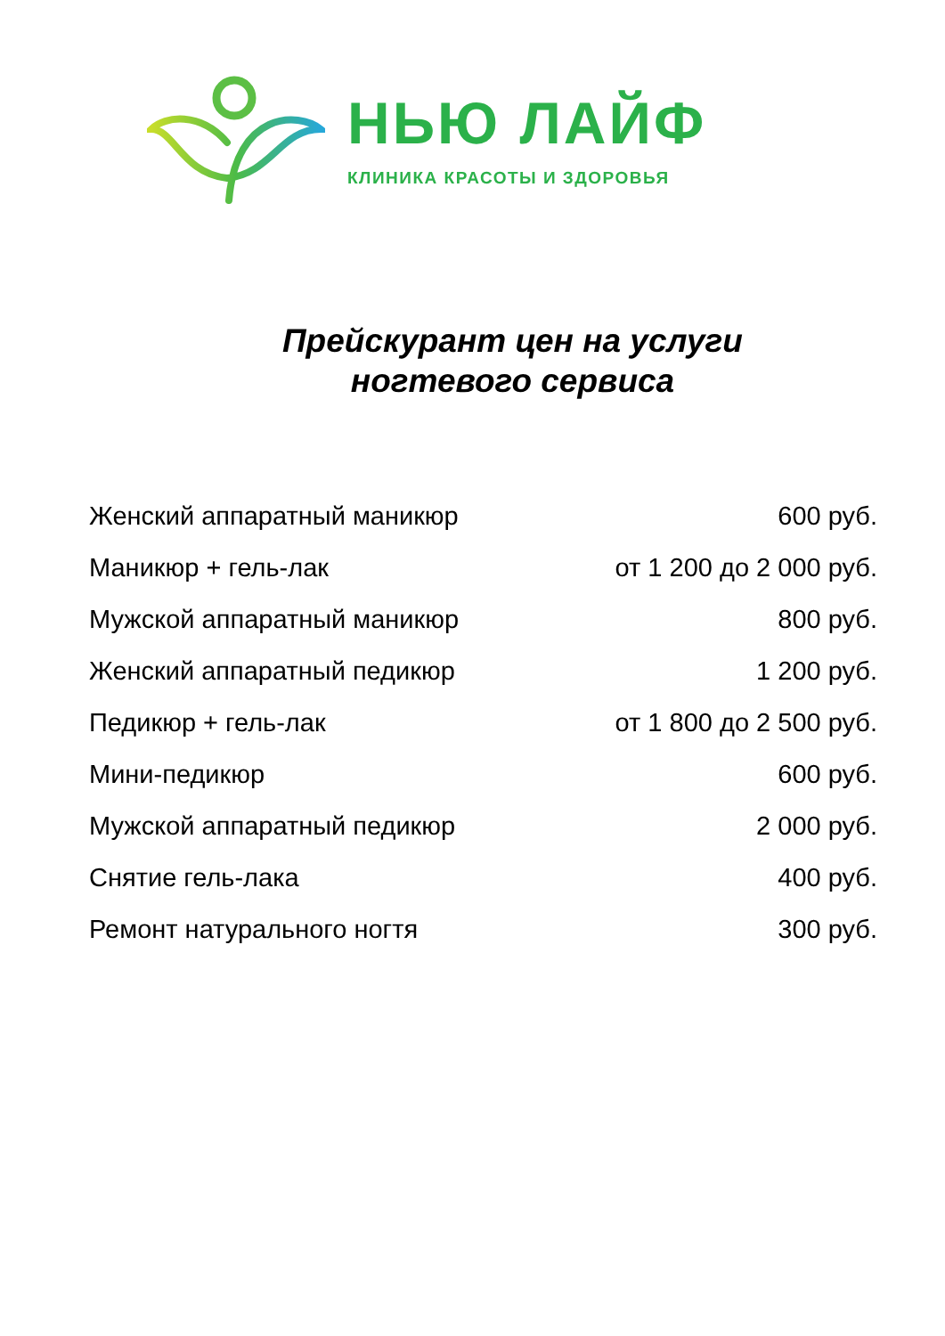НЬЮ ЛАЙФ
КЛИНИКА КРАСОТЫ И ЗДОРОВЬЯ
Прейскурант цен на услуги
ногтевого сервиса
| Женский аппаратный маникюр | 600 руб. |
| Маникюр + гель-лак | от 1 200 до 2 000 руб. |
| Мужской аппаратный маникюр | 800 руб. |
| Женский аппаратный педикюр | 1 200 руб. |
| Педикюр + гель-лак | от 1 800 до 2 500 руб. |
| Мини-педикюр | 600 руб. |
| Мужской аппаратный педикюр | 2 000 руб. |
| Снятие гель-лака | 400 руб. |
| Ремонт натурального ногтя | 300 руб. |